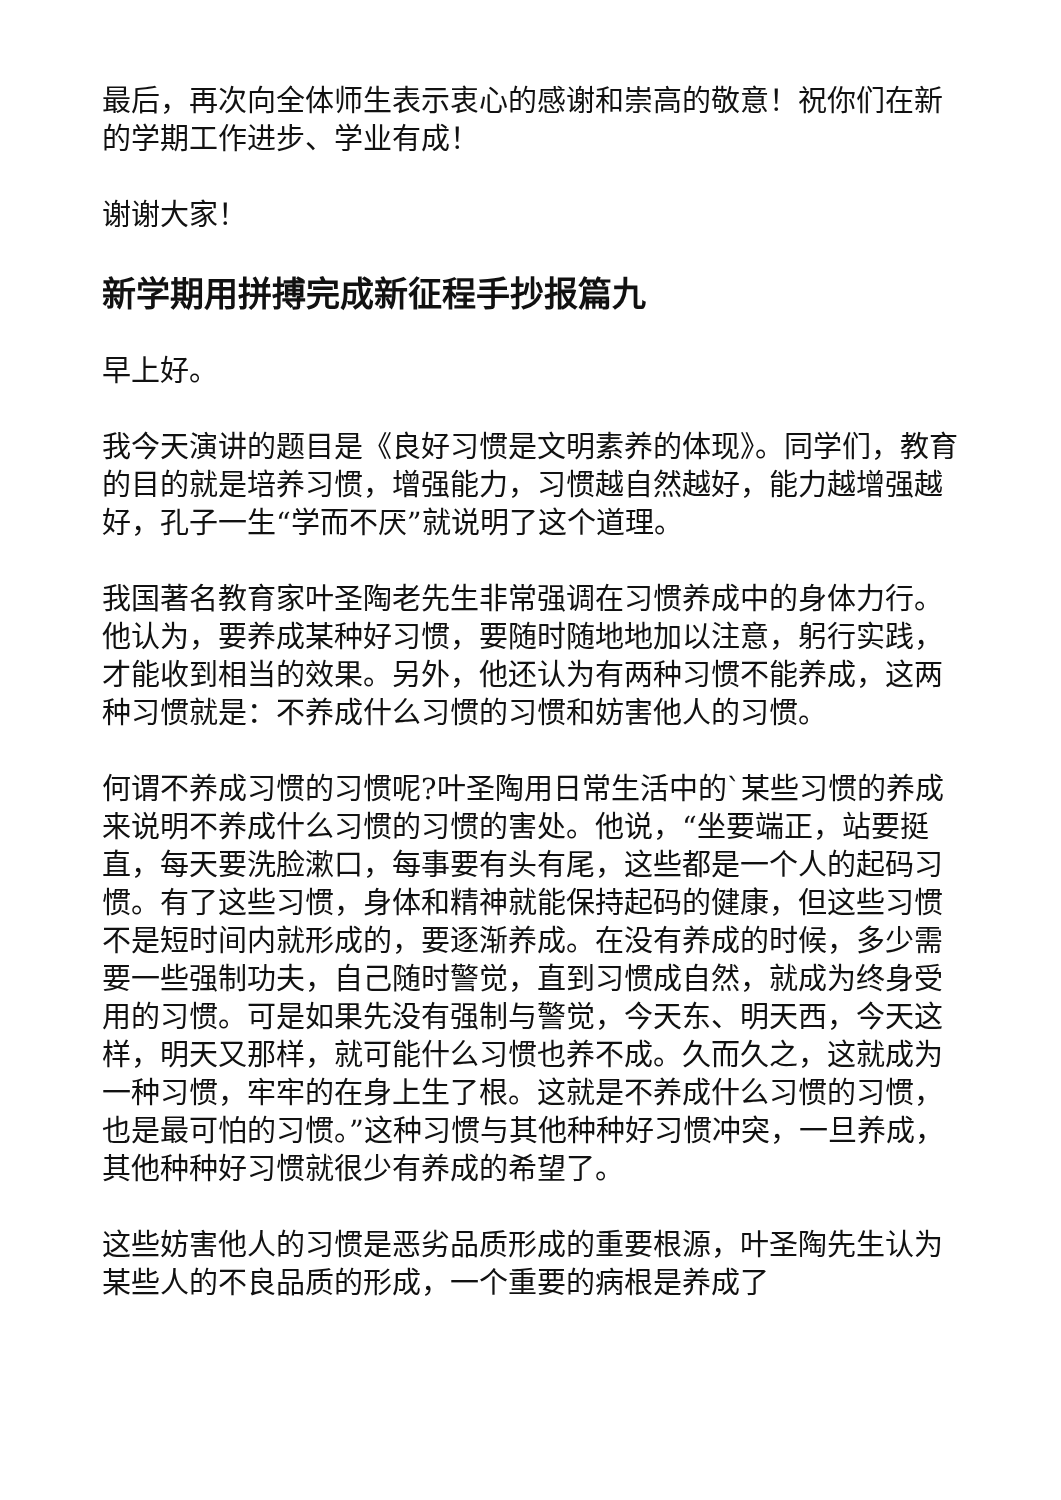最后，再次向全体师生表示衷心的感谢和崇高的敬意！祝你们在新的学期工作进步、学业有成！
谢谢大家！
新学期用拼搏完成新征程手抄报篇九
早上好。
我今天演讲的题目是《良好习惯是文明素养的体现》。同学们，教育的目的就是培养习惯，增强能力，习惯越自然越好，能力越增强越好，孔子一生“学而不厌”就说明了这个道理。
我国著名教育家叶圣陶老先生非常强调在习惯养成中的身体力行。他认为，要养成某种好习惯，要随时随地地加以注意，躬行实践，才能收到相当的效果。另外，他还认为有两种习惯不能养成，这两种习惯就是：不养成什么习惯的习惯和妨害他人的习惯。
何谓不养成习惯的习惯呢?叶圣陶用日常生活中的`某些习惯的养成来说明不养成什么习惯的习惯的害处。他说，“坐要端正，站要挺直，每天要洗脸漱口，每事要有头有尾，这些都是一个人的起码习惯。有了这些习惯，身体和精神就能保持起码的健康，但这些习惯不是短时间内就形成的，要逐渐养成。在没有养成的时候，多少需要一些强制功夫，自己随时警觉，直到习惯成自然，就成为终身受用的习惯。可是如果先没有强制与警觉，今天东、明天西，今天这样，明天又那样，就可能什么习惯也养不成。久而久之，这就成为一种习惯，牢牢的在身上生了根。这就是不养成什么习惯的习惯，也是最可怕的习惯。”这种习惯与其他种种好习惯冲突，一旦养成，其他种种好习惯就很少有养成的希望了。
这些妨害他人的习惯是恶劣品质形成的重要根源，叶圣陶先生认为某些人的不良品质的形成，一个重要的病根是养成了